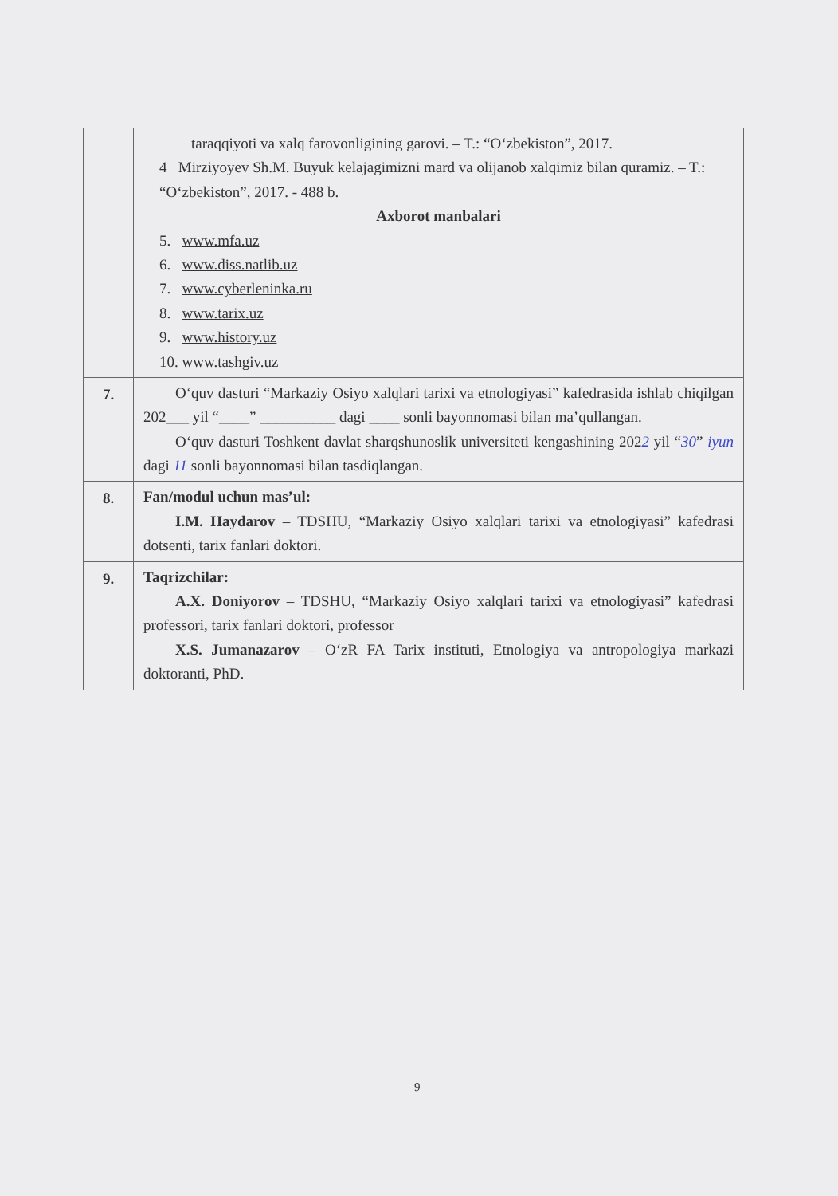| | taraqqiyoti va xalq farovonligining garovi. – T.: “O‘zbekiston”, 2017. 4 Mirziyoyev Sh.M. Buyuk kelajagimizni mard va olijanob xalqimiz bilan quramiz. – T.: “O‘zbekiston”, 2017. - 488 b. Axborot manbalari 5. www.mfa.uz 6. www.diss.natlib.uz 7. www.cyberleninka.ru 8. www.tarix.uz 9. www.history.uz 10. www.tashgiv.uz |
| 7. | O‘quv dasturi “Markaziy Osiyo xalqlari tarixi va etnologiyasi” kafedrasida ishlab chiqilgan 202___ yil “____” __________ dagi ____ sonli bayonnomasi bilan ma’qullangan. O‘quv dasturi Toshkent davlat sharqshunoslik universiteti kengashining 202 2 yil “ 30 ” iyun dagi 11 sonli bayonnomasi bilan tasdiqlangan. |
| 8. | Fan/modul uchun mas’ul: I.M. Haydarov – TDSHU, “Markaziy Osiyo xalqlari tarixi va etnologiyasi” kafedrasi dotsenti, tarix fanlari doktori. |
| 9. | Taqrizchilar: A.X. Doniyorov – TDSHU, “Markaziy Osiyo xalqlari tarixi va etnologiyasi” kafedrasi professori, tarix fanlari doktori, professor X.S. Jumanazarov – O‘zR FA Tarix instituti, Etnologiya va antropologiya markazi doktoranti, PhD. |
9